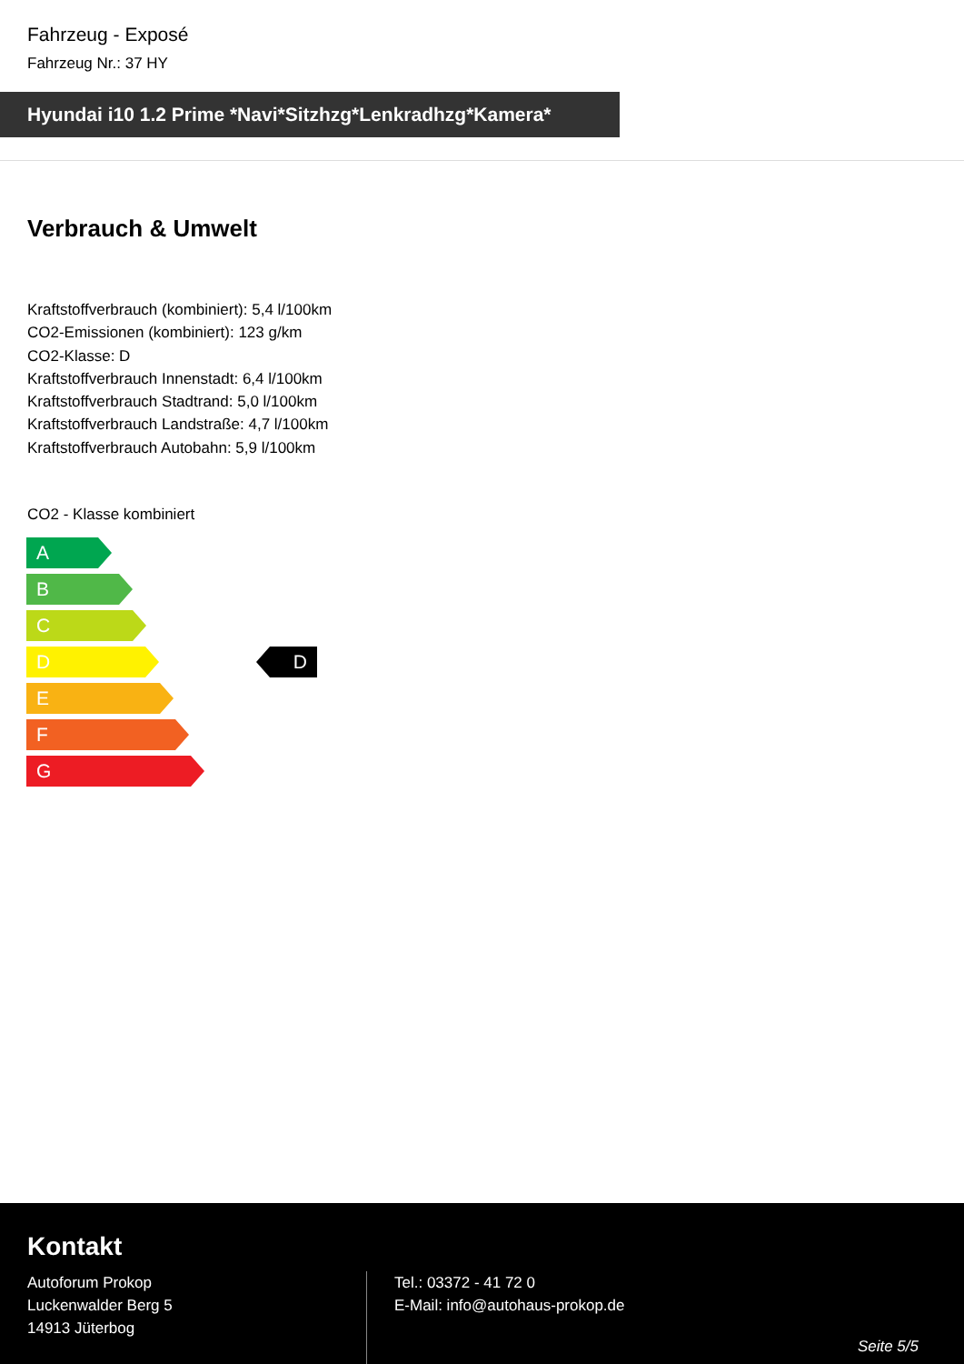Fahrzeug - Exposé
Fahrzeug Nr.: 37 HY
Hyundai i10 1.2 Prime *Navi*Sitzhzg*Lenkradhzg*Kamera*
Verbrauch & Umwelt
Kraftstoffverbrauch (kombiniert): 5,4 l/100km
CO2-Emissionen (kombiniert): 123 g/km
CO2-Klasse: D
Kraftstoffverbrauch Innenstadt: 6,4 l/100km
Kraftstoffverbrauch Stadtrand: 5,0 l/100km
Kraftstoffverbrauch Landstraße: 4,7 l/100km
Kraftstoffverbrauch Autobahn: 5,9 l/100km
CO2 - Klasse kombiniert
A
B
C
D
E
F
G
D
Kontakt
Autoforum Prokop
Luckenwalder Berg 5
14913 Jüterbog
Tel.: 03372 - 41 72 0
E-Mail: info@autohaus-prokop.de
Seite 5/5